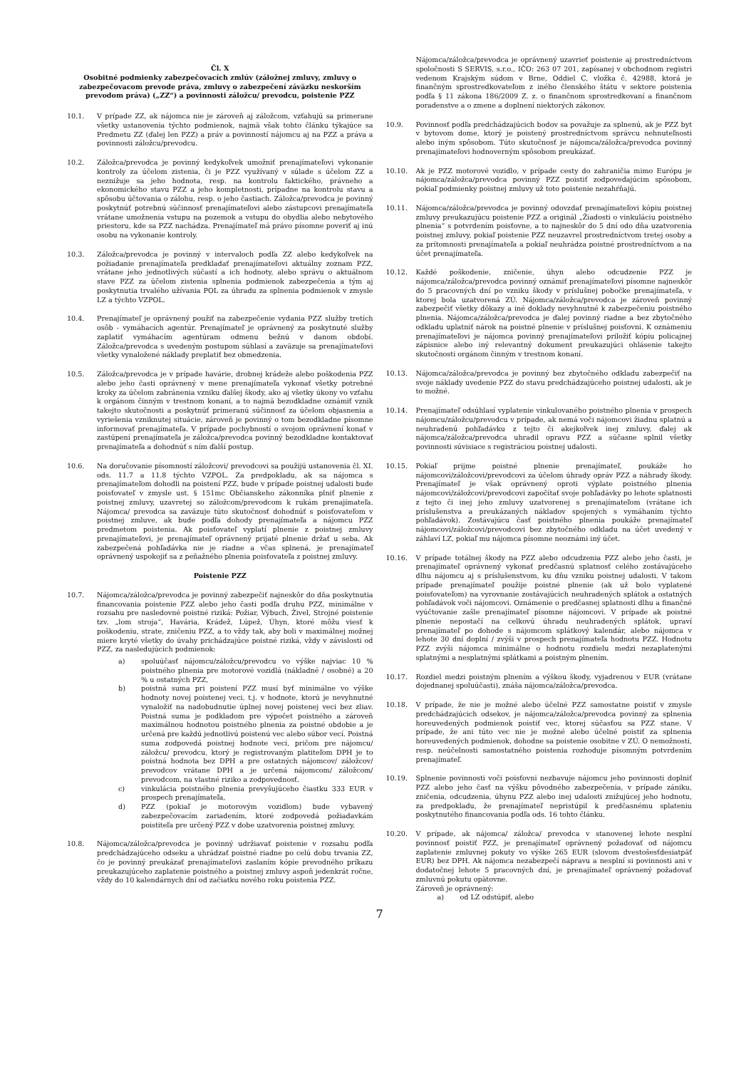Čl. X
Osobitné podmienky zabezpečovacích zmlúv (záložnej zmluvy, zmluvy o zabezpečovacom prevode práva, zmluvy o zabezpečení záväzku neskorším prevodom práva) („ZZ“) a povinnosti záložcu/ prevodcu, poistenie PZZ
10.1. V prípade ZZ, ak nájomca nie je zároveň aj záložcom, vzťahujú sa primerane všetky ustanovenia týchto podmienok, najmä však tohto článku týkajúce sa Predmetu ZZ (ďalej len PZZ) a práv a povinností nájomcu aj na PZZ a práva a povinnosti záložcu/prevodcu.
10.2. Záložca/prevodca je povinný kedykoľvek umožniť prenajímateľovi vykonanie kontroly za účelom zistenia, či je PZZ využívaný v súlade s účelom ZZ a neznižuje sa jeho hodnota, resp. na kontrolu faktického, právneho a ekonomického stavu PZZ a jeho kompletnosti, prípadne na kontrolu stavu a spôsobu účtovania o zálohu, resp. o jeho častiach. Záložca/prevodca je povinný poskytnúť potrebnú súčinnosť prenajímateľovi alebo zástupcovi prenajímateľa vrátane umožnenia vstupu na pozemok a vstupu do obydlia alebo nebytového priestoru, kde sa PZZ nachádza. Prenajímateľ má právo písomne poveriť aj inú osobu na vykonanie kontroly.
10.3. Záložca/prevodca je povinný v intervaloch podľa ZZ alebo kedykoľvek na požiadanie prenajímateľa predkladať prenajímateľovi aktuálny zoznam PZZ, vrátane jeho jednotlivých súčastí a ich hodnoty, alebo správu o aktuálnom stave PZZ za účelom zistenia splnenia podmienok zabezpečenia a tým aj poskytnutia trvalého užívania POL za úhradu za splnenia podmienok v zmysle LZ a týchto VZPOL.
10.4. Prenajímateľ je oprávnený použiť na zabezpečenie vydania PZZ služby tretích osôb - vymáhacích agentúr. Prenajímateľ je oprávnený za poskytnuté služby zaplatiť vymáhacím agentúram odmenu bežnú v danom období. Záložca/prevodca s uvedeným postupom súhlasí a zaväzuje sa prenajímateľovi všetky vynaložené náklady preplatiť bez obmedzenia.
10.5. Záložca/prevodca je v prípade havárie, drobnej krádeže alebo poškodenia PZZ alebo jeho časti oprávnený v mene prenajímateľa vykonať všetky potrebné kroky za účelom zabránenia vzniku ďalšej škody, ako aj všetky úkony vo vzťahu k orgánom činným v trestnom konaní, a to najmä bezodkladne oznámiť vznik takejto skutočnosti a poskytnúť primeranú súčinnosť za účelom objasnenia a vyriešenia vzniknutej situácie, zároveň je povinný o tom bezodkladne písomne informovať prenajímateľa. V prípade pochybností o svojom oprávnení konať v zastúpení prenajímateľa je záložca/prevodca povinný bezodkladne kontaktovať prenajímateľa a dohodnúť s ním ďalší postup.
10.6. Na doručovanie písomností záložcovi/ prevodcovi sa použijú ustanovenia čl. XI. ods. 11.7 a 11.8 týchto VZPOL. Za predpokladu, ak sa nájomca s prenajímateľom dohodli na poistení PZZ, bude v prípade poistnej udalosti bude poisťovateľ v zmysle ust. § 151mc Občianskeho zákonníka plniť plnenie z poistnej zmluvy, uzavretej so záložcom/prevodcom k rukám prenajímateľa. Nájomca/ prevodca sa zaväzuje túto skutočnosť dohodnúť s poisťovateľom v poistnej zmluve, ak bude podľa dohody prenajímateľa a nájomcu PZZ predmetom poistenia. Ak poisťovateľ vyplatí plnenie z poistnej zmluvy prenajímateľovi, je prenajímateľ oprávnený prijaté plnenie držať u seba. Ak zabezpečená pohľadávka nie je riadne a včas splnená, je prenajímateľ oprávnený uspokojiť sa z peňažného plnenia poisťovateľa z poistnej zmluvy.
Poistenie PZZ
10.7. Nájomca/záložca/prevodca je povinný zabezpečiť najneskôr do dňa poskytnutia financovania poistenie PZZ alebo jeho časti podľa druhu PZZ, minimálne v rozsahu pre nasledovné poistné riziká: Požiar, Výbuch, Živel, Strojné poistenie tzv. „lom stroja“, Havária, Krádež, Lúpež, Úhyn, ktoré môžu viesť k poškodeniu, strate, zničeniu PZZ, a to vždy tak, aby boli v maximálnej možnej miere kryté všetky do úvahy prichádzajúce poistné riziká, vždy v závislosti od PZZ, za nasledujúcich podmienok:
a) spoluúčasť nájomcu/záložcu/prevodcu vo výške najviac 10 % poistného plnenia pre motorové vozidlá (nákladné / osobné) a 20 % u ostatných PZZ,
b) poistná suma pri poistení PZZ musí byť minimálne vo výške hodnoty novej poistenej veci, t.j. v hodnote, ktorú je nevyhnutné vynaložiť na nadobudnutie úplnej novej poistenej veci bez zliav. Poistná suma je podkladom pre výpočet poistného a zároveň maximálnou hodnotou poistného plnenia za poistné obdobie a je určená pre každú jednotlivú poistenú vec alebo súbor vecí. Poistná suma zodpovedá poistnej hodnote veci, pričom pre nájomcu/ záložcu/ prevodcu, ktorý je registrovaným platiteľom DPH je to poistná hodnota bez DPH a pre ostatných nájomcov/ záložcov/ prevodcov vrátane DPH a je určená nájomcom/ záložcom/ prevodcom, na vlastné riziko a zodpovednosť.
c) vinkulácia poistného plnenia prevyšujúceho čiastku 333 EUR v prospech prenajímateľa,
d) PZZ (pokiaľ je motorovým vozidlom) bude vybavený zabezpečovacím zariadením, ktoré zodpovedá požiadavkám poistiteľa pre určený PZZ v dobe uzatvorenia poistnej zmluvy.
10.8. Nájomca/záložca/prevodca je povinný udržiavať poistenie v rozsahu podľa predchádzajúceho odseku a uhrádzať poistné riadne po celú dobu trvania ZZ, čo je povinný preukázať prenajímateľovi zaslaním kópie prevodného príkazu preukazujúceho zaplatenie poistného a poistnej zmluvy aspoň jedenkrát ročne, vždy do 10 kalendárnych dní od začiatku nového roku poistenia PZZ.
Nájomca/záložca/prevodca je oprávnený uzavrieť poistenie aj prostredníctvom spoločnosti S SERVIS, s.r.o., IČO: 263 07 201, zapísanej v obchodnom registri vedenom Krajským súdom v Brne, Oddiel C, vložka č. 42988, ktorá je finančným sprostredkovateľom z iného členského štátu v sektore poistenia podľa § 11 zákona 186/2009 Z. z. o finančnom sprostredkovaní a finančnom poradenstve a o zmene a doplnení niektorých zákonov.
10.9. Povinnosť podľa predchádzajúcich bodov sa považuje za splnenú, ak je PZZ byt v bytovom dome, ktorý je poistený prostredníctvom správcu nehnuteľnosti alebo iným spôsobom. Túto skutočnosť je nájomca/záložca/prevodca povinný prenajímateľovi hodnoverným spôsobom preukázať.
10.10. Ak je PZZ motorové vozidlo, v prípade cesty do zahraničia mimo Európu je nájomca/záložca/prevodca povinný PZZ poistiť zodpovedajúcim spôsobom, pokiaľ podmienky poistnej zmluvy už toto poistenie nezahŕňajú.
10.11. Nájomca/záložca/prevodca je povinný odovzdať prenajímateľovi kópiu poistnej zmluvy preukazujúcu poistenie PZZ a originál „Žiadosti o vinkuláciu poistného plnenia“ s potvrdením poisťovne, a to najneskôr do 5 dní odo dňa uzatvorenia poistnej zmluvy, pokiaľ poistenie PZZ neuzavrel prostredníctvom tretej osoby a za prítomnosti prenajímateľa a pokiaľ neuhrádza poistné prostredníctvom a na účet prenajímateľa.
10.12. Každé poškodenie, zničenie, úhyn alebo odcudzenie PZZ je nájomca/záložca/prevodca povinný oznámiť prenajímateľovi písomne najneskôr do 5 pracovných dní po vzniku škody v príslušnej pobočke prenajímateľa, v ktorej bola uzatvorená ZÚ. Nájomca/záložca/prevodca je zároveň povinný zabezpečiť všetky dôkazy a iné doklady nevyhnutné k zabezpečeniu poistného plnenia. Nájomca/záložca/prevodca je ďalej povinný riadne a bez zbytočného odkladu uplatniť nárok na poistné plnenie v príslušnej poisťovni. K oznámeniu prenajímateľovi je nájomca povinný prenajímateľovi priložiť kópiu policajnej zápisnice alebo iný relevantný dokument preukazujúci ohlásenie takejto skutočnosti orgánom činným v trestnom konaní.
10.13. Nájomca/záložca/prevodca je povinný bez zbytočného odkladu zabezpečiť na svoje náklady uvedenie PZZ do stavu predchádzajúceho poistnej udalosti, ak je to možné.
10.14. Prenajímateľ odsúhlasí vyplatenie vinkulovaného poistného plnenia v prospech nájomcu/záložcu/prevodcu v prípade, ak nemá voči nájomcovi žiadnu splatnú a neuhradenú pohľadávku z tejto či akejkoľvek inej zmluvy, ďalej ak nájomca/záložca/prevodca uhradil opravu PZZ a súčasne splnil všetky povinnosti súvisiace s registráciou poistnej udalosti.
10.15. Pokiaľ prijme poistné plnenie prenajímateľ, poukáže ho nájomcovi/záložcovi/prevodcovi za účelom úhrady opráv PZZ a náhrady škody. Prenajímateľ je však oprávnený oproti výplate poistného plnenia nájomcovi/záložcovi/prevodcovi započítať svoje pohľadávky po lehote splatnosti z tejto či inej jeho zmluvy uzatvorenej s prenajímateľom (vrátane ich príslušenstva a preukázaných nákladov spojených s vymáhaním týchto pohľadávok). Zostávajúcu časť poistného plnenia poukáže prenajímateľ nájomcovi/záložcovi/prevodcovi bez zbytočného odkladu na účet uvedený v záhlaví LZ, pokiaľ mu nájomca písomne neoznámi iný účet.
10.16. V prípade totálnej škody na PZZ alebo odcudzenia PZZ alebo jeho časti, je prenajímateľ oprávnený vykonať predčasnú splatnosť celého zostávajúceho dlhu nájomcu aj s príslušenstvom, ku dňu vzniku poistnej udalosti. V takom prípade prenajímateľ použije poistné plnenie (ak už bolo vyplatené poisťovateľom) na vyrovnanie zostávajúcich neuhradených splátok a ostatných pohľadávok voči nájomcovi. Oznámenie o predčasnej splatnosti dlhu a finančné vyúčtovanie zašle prenajímateľ písomne nájomcovi. V prípade ak poistné plnenie nepostačí na celkovú úhradu neuhradených splátok, upraví prenajímateľ po dohode s nájomcom splátkový kalendár, alebo nájomca v lehote 30 dní doplní / zvýši v prospech prenajímateľa hodnotu PZZ. Hodnotu PZZ zvýši nájomca minimálne o hodnotu rozdielu medzi nezaplatenými splatnými a nesplatnými splátkami a poistným plnením.
10.17. Rozdiel medzi poistným plnením a výškou škody, vyjadrenou v EUR (vrátane dojednanej spoluúčasti), znáša nájomca/záložca/prevodca.
10.18. V prípade, že nie je možné alebo účelné PZZ samostatne poistiť v zmysle predchádzajúcich odsekov, je nájomca/záložca/prevodca povinný za splnenia horeuvedených podmienok poistiť vec, ktorej súčasťou sa PZZ stane. V prípade, že ani túto vec nie je možné alebo účelné poistiť za splnenia horeuvedených podmienok, dohodne sa poistenie osobitne v ZÚ. O nemožnosti, resp. neúčelnosti samostatného poistenia rozhoduje písomným potvrdením prenajímateľ.
10.19. Splnenie povinnosti voči poisťovni nezbavuje nájomcu jeho povinnosti doplniť PZZ alebo jeho časť na výšku pôvodného zabezpečenia, v prípade zániku, zničenia, odcudzenia, úhynu PZZ alebo inej udalosti znižujúcej jeho hodnotu, za predpokladu, že prenajímateľ nepristúpil k predčasnému splateniu poskytnutého financovania podľa ods. 16 tohto článku.
10.20. V prípade, ak nájomca/ záložca/ prevodca v stanovenej lehote nesplní povinnosť poistiť PZZ, je prenajímateľ oprávnený požadovať od nájomcu zaplatenie zmluvnej pokuty vo výške 265 EUR (slovom dvestošesťdesiatpäť EUR) bez DPH. Ak nájomca nezabezpečí nápravu a nesplní si povinnosti ani v dodatočnej lehote 5 pracovných dní, je prenajímateľ oprávnený požadovať zmluvnú pokutu opätovne.
Zároveň je oprávnený:
a) od LZ odstúpiť, alebo
7